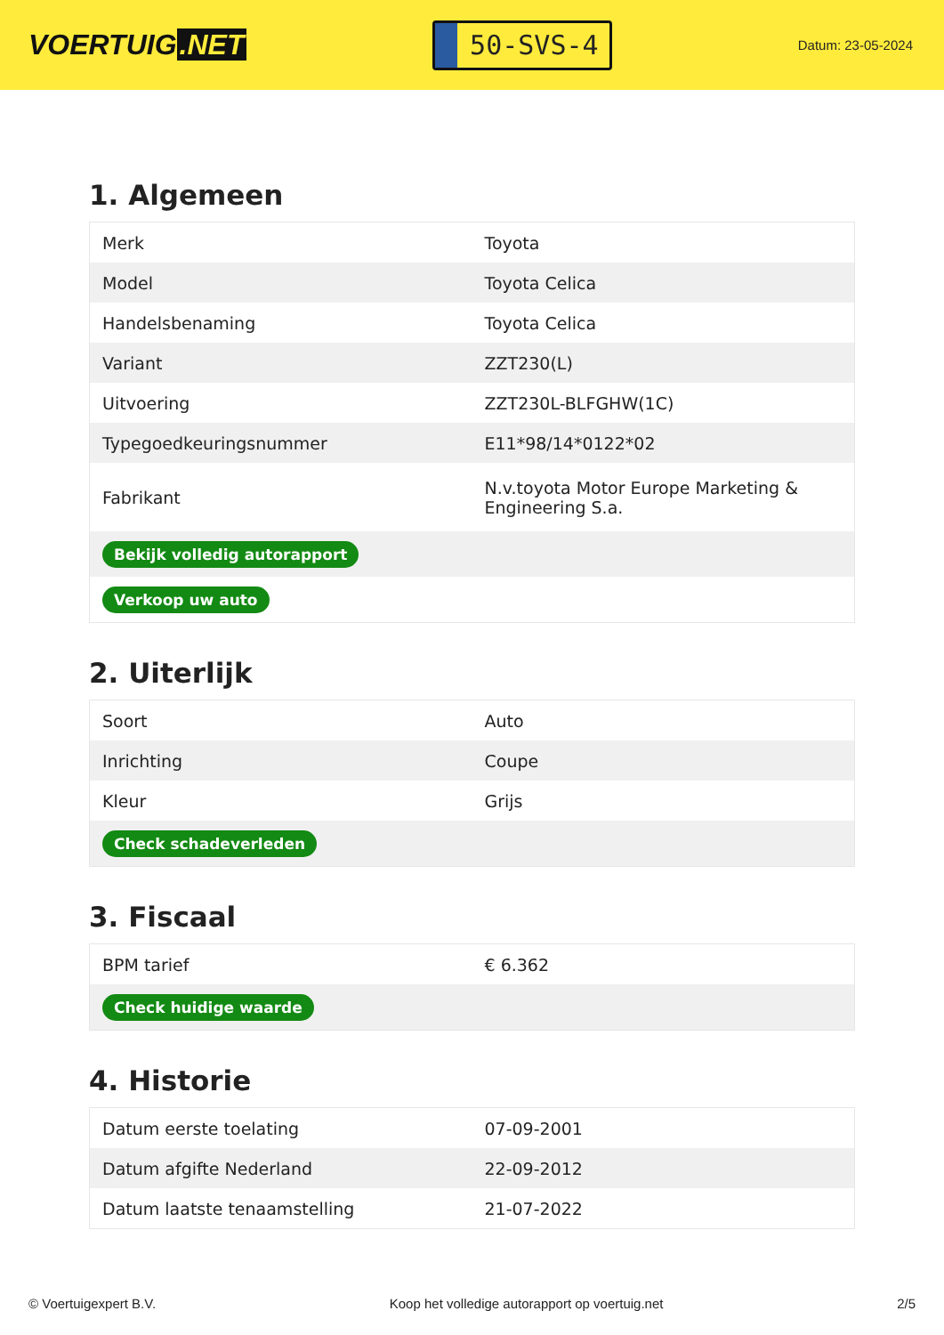VOERTUIG.NET
50-SVS-4
Datum: 23-05-2024
1. Algemeen
| Merk | Toyota |
| Model | Toyota Celica |
| Handelsbenaming | Toyota Celica |
| Variant | ZZT230(L) |
| Uitvoering | ZZT230L-BLFGHW(1C) |
| Typegoedkeuringsnummer | E11*98/14*0122*02 |
| Fabrikant | N.v.toyota Motor Europe Marketing & Engineering S.a. |
| Bekijk volledig autorapport | |
| Verkoop uw auto | |
2. Uiterlijk
| Soort | Auto |
| Inrichting | Coupe |
| Kleur | Grijs |
| Check schadeverleden | |
3. Fiscaal
| BPM tarief | € 6.362 |
| Check huidige waarde | |
4. Historie
| Datum eerste toelating | 07-09-2001 |
| Datum afgifte Nederland | 22-09-2012 |
| Datum laatste tenaamstelling | 21-07-2022 |
© Voertuigexpert B.V. Koop het volledige autorapport op voertuig.net 2/5